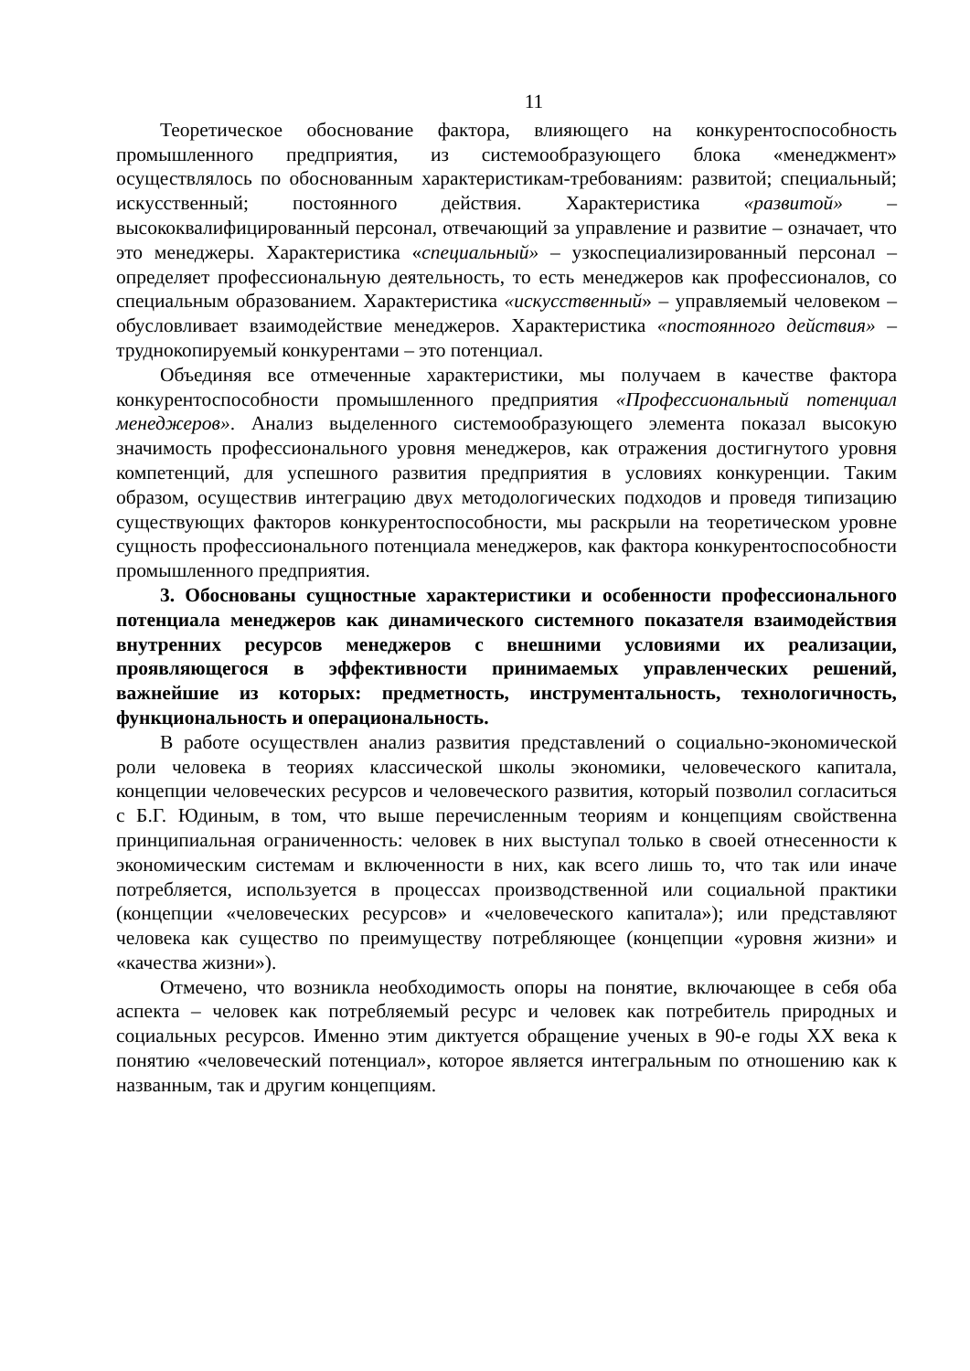11
Теоретическое обоснование фактора, влияющего на конкурентоспособность промышленного предприятия, из системообразующего блока «менеджмент» осуществлялось по обоснованным характеристикам-требованиям: развитой; специальный; искусственный; постоянного действия. Характеристика «развитой» – высококвалифицированный персонал, отвечающий за управление и развитие – означает, что это менеджеры. Характеристика «специальный» – узкоспециализированный персонал – определяет профессиональную деятельность, то есть менеджеров как профессионалов, со специальным образованием. Характеристика «искусственный» – управляемый человеком – обусловливает взаимодействие менеджеров. Характеристика «постоянного действия» – труднокопируемый конкурентами – это потенциал.
Объединяя все отмеченные характеристики, мы получаем в качестве фактора конкурентоспособности промышленного предприятия «Профессиональный потенциал менеджеров». Анализ выделенного системообразующего элемента показал высокую значимость профессионального уровня менеджеров, как отражения достигнутого уровня компетенций, для успешного развития предприятия в условиях конкуренции. Таким образом, осуществив интеграцию двух методологических подходов и проведя типизацию существующих факторов конкурентоспособности, мы раскрыли на теоретическом уровне сущность профессионального потенциала менеджеров, как фактора конкурентоспособности промышленного предприятия.
3. Обоснованы сущностные характеристики и особенности профессионального потенциала менеджеров как динамического системного показателя взаимодействия внутренних ресурсов менеджеров с внешними условиями их реализации, проявляющегося в эффективности принимаемых управленческих решений, важнейшие из которых: предметность, инструментальность, технологичность, функциональность и операциональность.
В работе осуществлен анализ развития представлений о социально-экономической роли человека в теориях классической школы экономики, человеческого капитала, концепции человеческих ресурсов и человеческого развития, который позволил согласиться с Б.Г. Юдиным, в том, что выше перечисленным теориям и концепциям свойственна принципиальная ограниченность: человек в них выступал только в своей отнесенности к экономическим системам и включенности в них, как всего лишь то, что так или иначе потребляется, используется в процессах производственной или социальной практики (концепции «человеческих ресурсов» и «человеческого капитала»); или представляют человека как существо по преимуществу потребляющее (концепции «уровня жизни» и «качества жизни»).
Отмечено, что возникла необходимость опоры на понятие, включающее в себя оба аспекта – человек как потребляемый ресурс и человек как потребитель природных и социальных ресурсов. Именно этим диктуется обращение ученых в 90-е годы XX века к понятию «человеческий потенциал», которое является интегральным по отношению как к названным, так и другим концепциям.